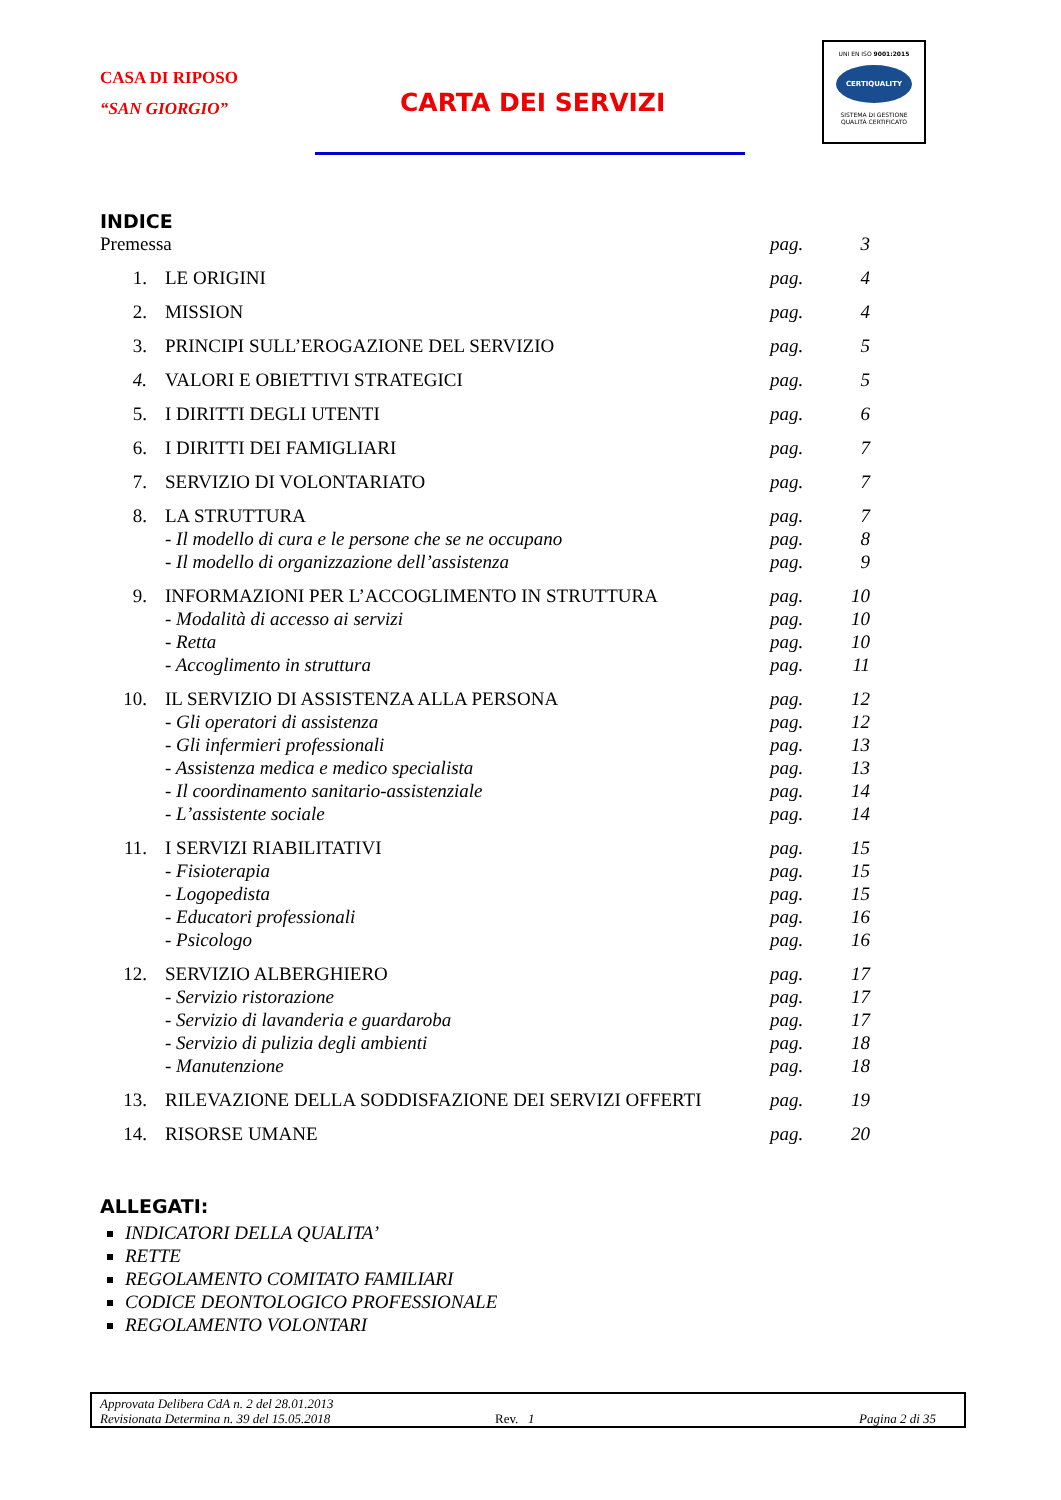CASA DI RIPOSO
“SAN GIORGIO”
CARTA DEI SERVIZI
UNI EN ISO 9001:2015
CERTIQUALITY
SISTEMA DI GESTIONE
QUALITÀ CERTIFICATO
INDICE
Premessa pag. 3
1. LE ORIGINI pag. 4
2. MISSION pag. 4
3. PRINCIPI SULL’EROGAZIONE DEL SERVIZIO pag. 5
4. VALORI E OBIETTIVI STRATEGICI pag. 5
5. I DIRITTI DEGLI UTENTI pag. 6
6. I DIRITTI DEI FAMIGLIARI pag. 7
7. SERVIZIO DI VOLONTARIATO pag. 7
8. LA STRUTTURA pag. 7
- Il modello di cura e le persone che se ne occupano pag. 8
- Il modello di organizzazione dell’assistenza pag. 9
9. INFORMAZIONI PER L’ACCOGLIMENTO IN STRUTTURA pag. 10
- Modalità di accesso ai servizi pag. 10
- Retta pag. 10
- Accoglimento in struttura pag. 11
10. IL SERVIZIO DI ASSISTENZA ALLA PERSONA pag. 12
- Gli operatori di assistenza pag. 12
- Gli infermieri professionali pag. 13
- Assistenza medica e medico specialista pag. 13
- Il coordinamento sanitario-assistenziale pag. 14
- L’assistente sociale pag. 14
11. I SERVIZI RIABILITATIVI pag. 15
- Fisioterapia pag. 15
- Logopedista pag. 15
- Educatori professionali pag. 16
- Psicologo pag. 16
12. SERVIZIO ALBERGHIERO pag. 17
- Servizio ristorazione pag. 17
- Servizio di lavanderia e guardaroba pag. 17
- Servizio di pulizia degli ambienti pag. 18
- Manutenzione pag. 18
13. RILEVAZIONE DELLA SODDISFAZIONE DEI SERVIZI OFFERTI pag. 19
14. RISORSE UMANE pag. 20
ALLEGATI:
INDICATORI DELLA QUALITA’
RETTE
REGOLAMENTO COMITATO FAMILIARI
CODICE DEONTOLOGICO PROFESSIONALE
REGOLAMENTO VOLONTARI
Approvata Delibera CdA n. 2 del 28.01.2013
Revisionata Determina n. 39 del 15.05.2018 Rev. 1 Pagina 2 di 35